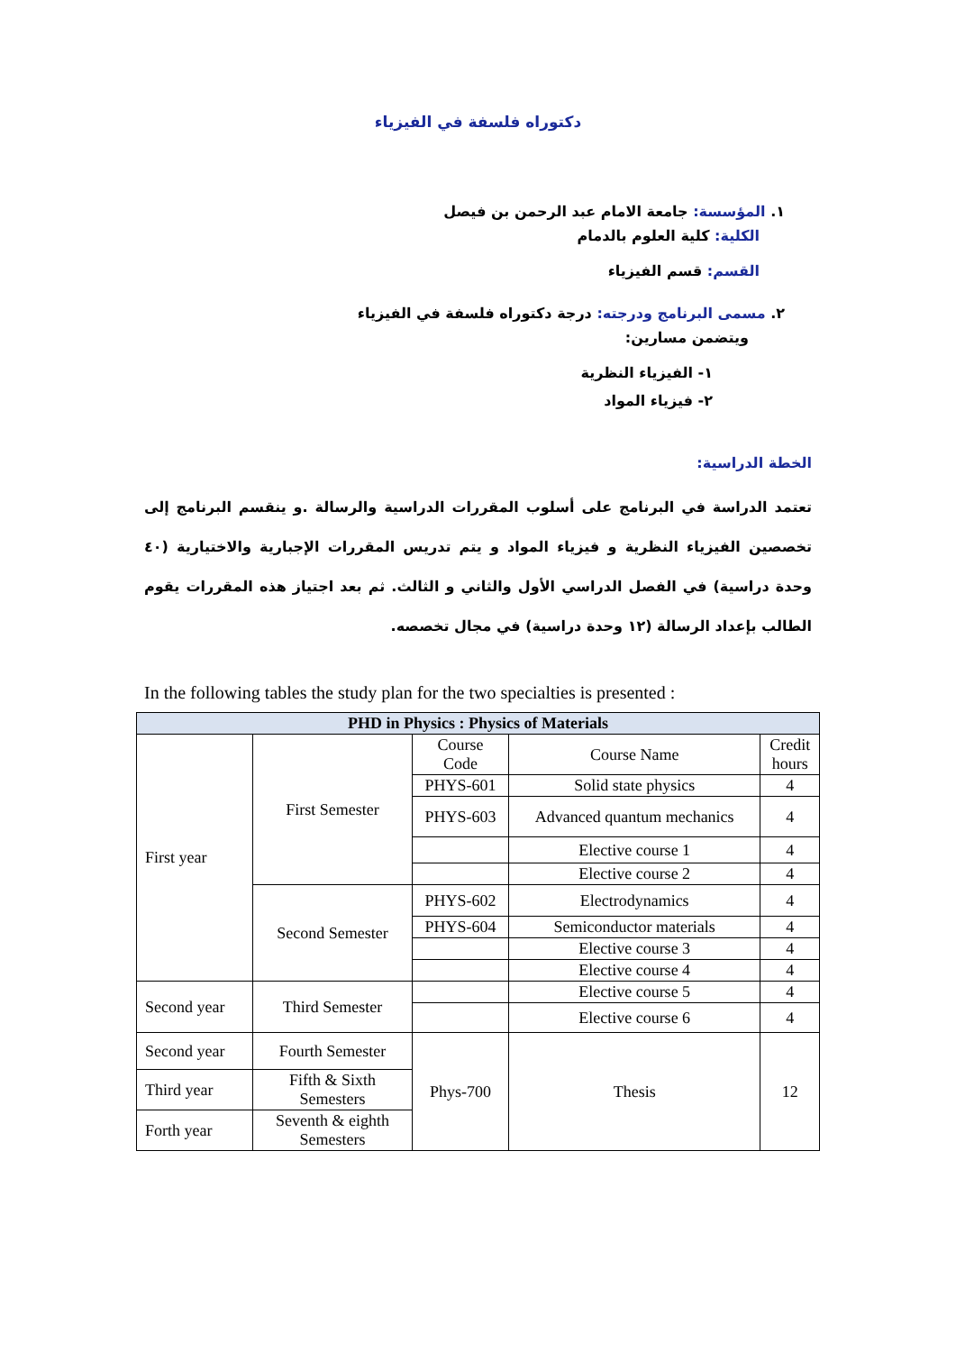دكتوراه فلسفة في الفيزياء
١. المؤسسة: جامعة الامام عبد الرحمن بن فيصل
الكلية: كلية العلوم بالدمام
القسم: قسم الفيزياء
٢. مسمى البرنامج ودرجته: درجة دكتوراه فلسفة في الفيزياء
ويتضمن مسارين:
١- الفيزياء النظرية
٢- فيزياء المواد
الخطة الدراسية:
تعتمد الدراسة في البرنامج على أسلوب المقررات الدراسية والرسالة .و ينقسم البرنامج إلى تخصصين الفيزياء النظرية و فيزياء المواد و يتم تدريس المقررات الإجبارية والاختيارية (٤٠ وحدة دراسية) في الفصل الدراسي الأول والثاني و الثالث. ثم بعد اجتياز هذه المقررات يقوم الطالب بإعداد الرسالة (١٢ وحدة دراسية) في مجال تخصصه.
In the following tables the study plan for the two specialties is presented :
| PHD in Physics : Physics of Materials | | | | |
| --- | --- | --- | --- | --- |
| First year | First Semester | Course Code | Course Name | Credit hours |
| | | PHYS-601 | Solid state physics | 4 |
| | | PHYS-603 | Advanced quantum mechanics | 4 |
| | | | Elective course 1 | 4 |
| | | | Elective course 2 | 4 |
| | Second Semester | PHYS-602 | Electrodynamics | 4 |
| | | PHYS-604 | Semiconductor materials | 4 |
| | | | Elective course 3 | 4 |
| | | | Elective course 4 | 4 |
| Second year | Third Semester | | Elective course 5 | 4 |
| | | | Elective course 6 | 4 |
| Second year | Fourth Semester | Phys-700 | Thesis | 12 |
| Third year | Fifth & Sixth Semesters | | | |
| Forth year | Seventh & eighth Semesters | | | |